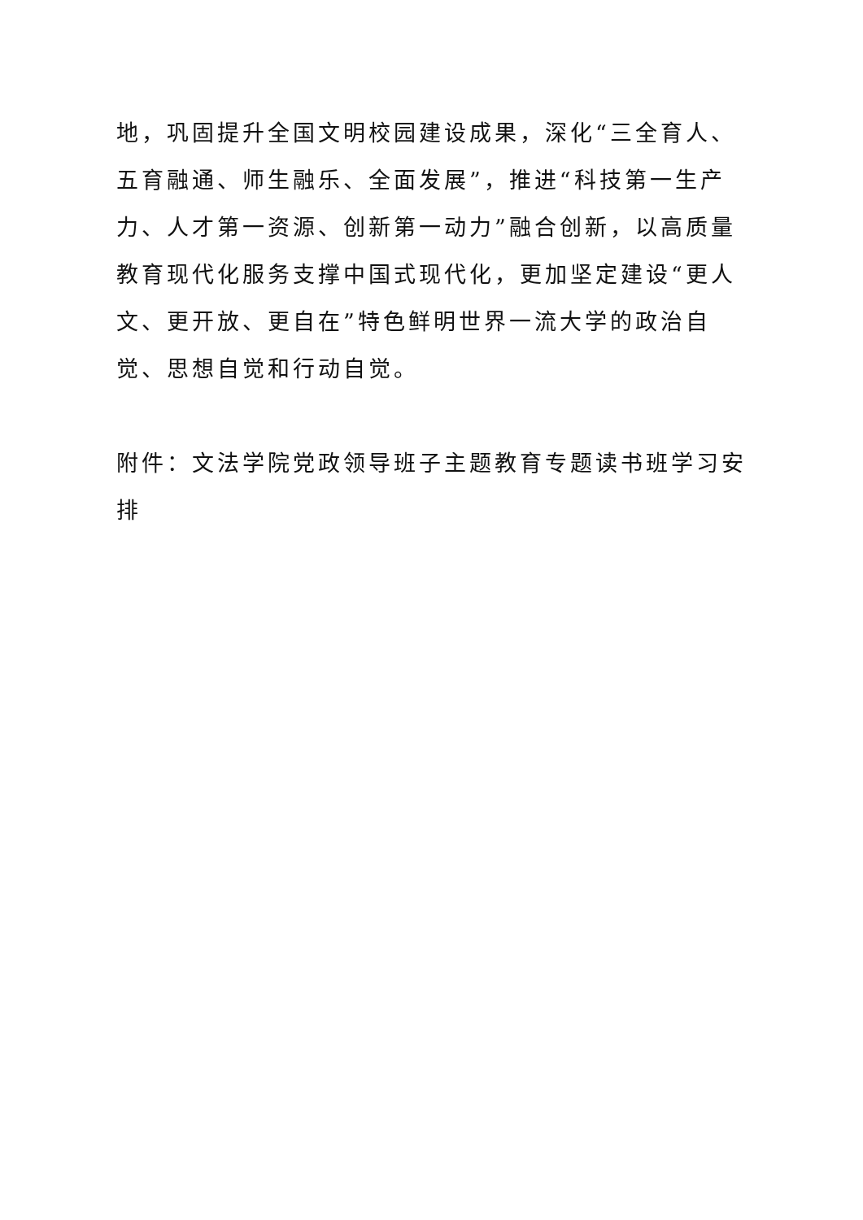地，巩固提升全国文明校园建设成果，深化“三全育人、五育融通、师生融乐、全面发展”，推进“科技第一生产力、人才第一资源、创新第一动力”融合创新，以高质量教育现代化服务支撑中国式现代化，更加坚定建设“更人文、更开放、更自在”特色鲜明世界一流大学的政治自觉、思想自觉和行动自觉。
附件：文法学院党政领导班子主题教育专题读书班学习安排